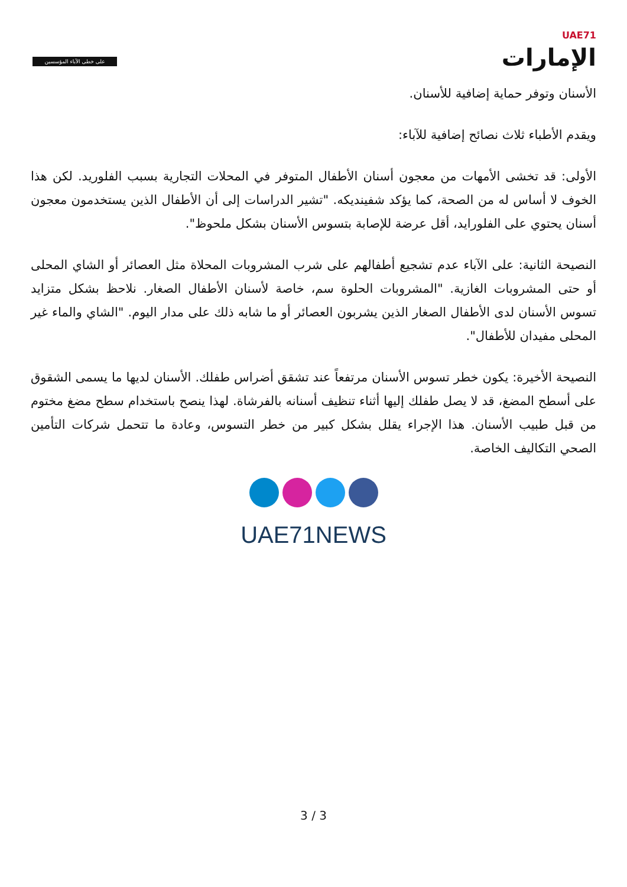على خطى الآباء المؤسسين
UAE71
الإمارات
الأسنان وتوفر حماية إضافية للأسنان.
ويقدم الأطباء ثلاث نصائح إضافية للآباء:
الأولى: قد تخشى الأمهات من معجون أسنان الأطفال المتوفر في المحلات التجارية بسبب الفلوريد. لكن هذا الخوف لا أساس له من الصحة، كما يؤكد شفينديكه. "تشير الدراسات إلى أن الأطفال الذين يستخدمون معجون أسنان يحتوي على الفلورايد، أقل عرضة للإصابة بتسوس الأسنان بشكل ملحوظ".
النصيحة الثانية: على الآباء عدم تشجيع أطفالهم على شرب المشروبات المحلاة مثل العصائر أو الشاي المحلى أو حتى المشروبات الغازية. "المشروبات الحلوة سم، خاصة لأسنان الأطفال الصغار. نلاحظ بشكل متزايد تسوس الأسنان لدى الأطفال الصغار الذين يشربون العصائر أو ما شابه ذلك على مدار اليوم. "الشاي والماء غير المحلى مفيدان للأطفال".
النصيحة الأخيرة: يكون خطر تسوس الأسنان مرتفعاً عند تشقق أضراس طفلك. الأسنان لديها ما يسمى الشقوق على أسطح المضغ، قد لا يصل طفلك إليها أثناء تنظيف أسنانه بالفرشاة. لهذا ينصح باستخدام سطح مضغ مختوم من قبل طبيب الأسنان. هذا الإجراء يقلل بشكل كبير من خطر التسوس، وعادة ما تتحمل شركات التأمين الصحي التكاليف الخاصة.
UAE71NEWS
3 / 3